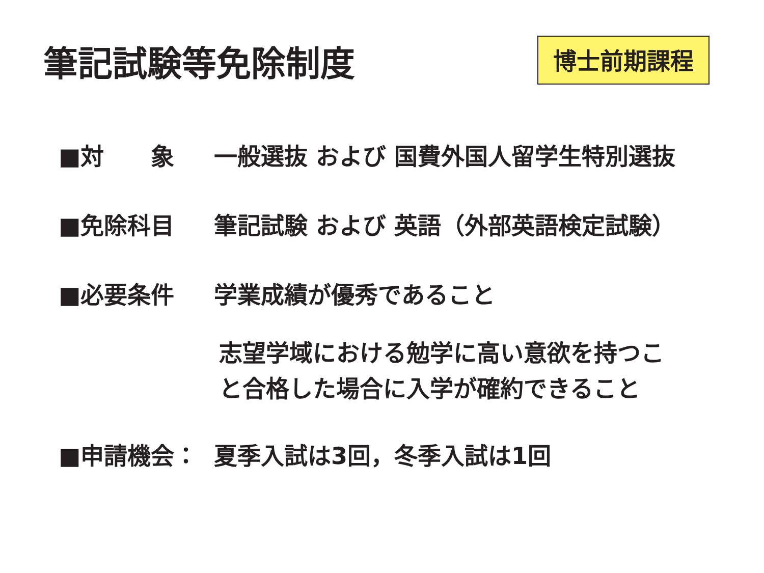筆記試験等免除制度 博士前期課程
■対　　象 一般選抜 および 国費外国人留学生特別選抜
■免除科目 筆記試験 および 英語（外部英語検定試験）
■必要条件 学業成績が優秀であること
志望学域における勉学に高い意欲を持つこ
と合格した場合に入学が確約できること
■申請機会： 夏季入試は3回，冬季入試は1回